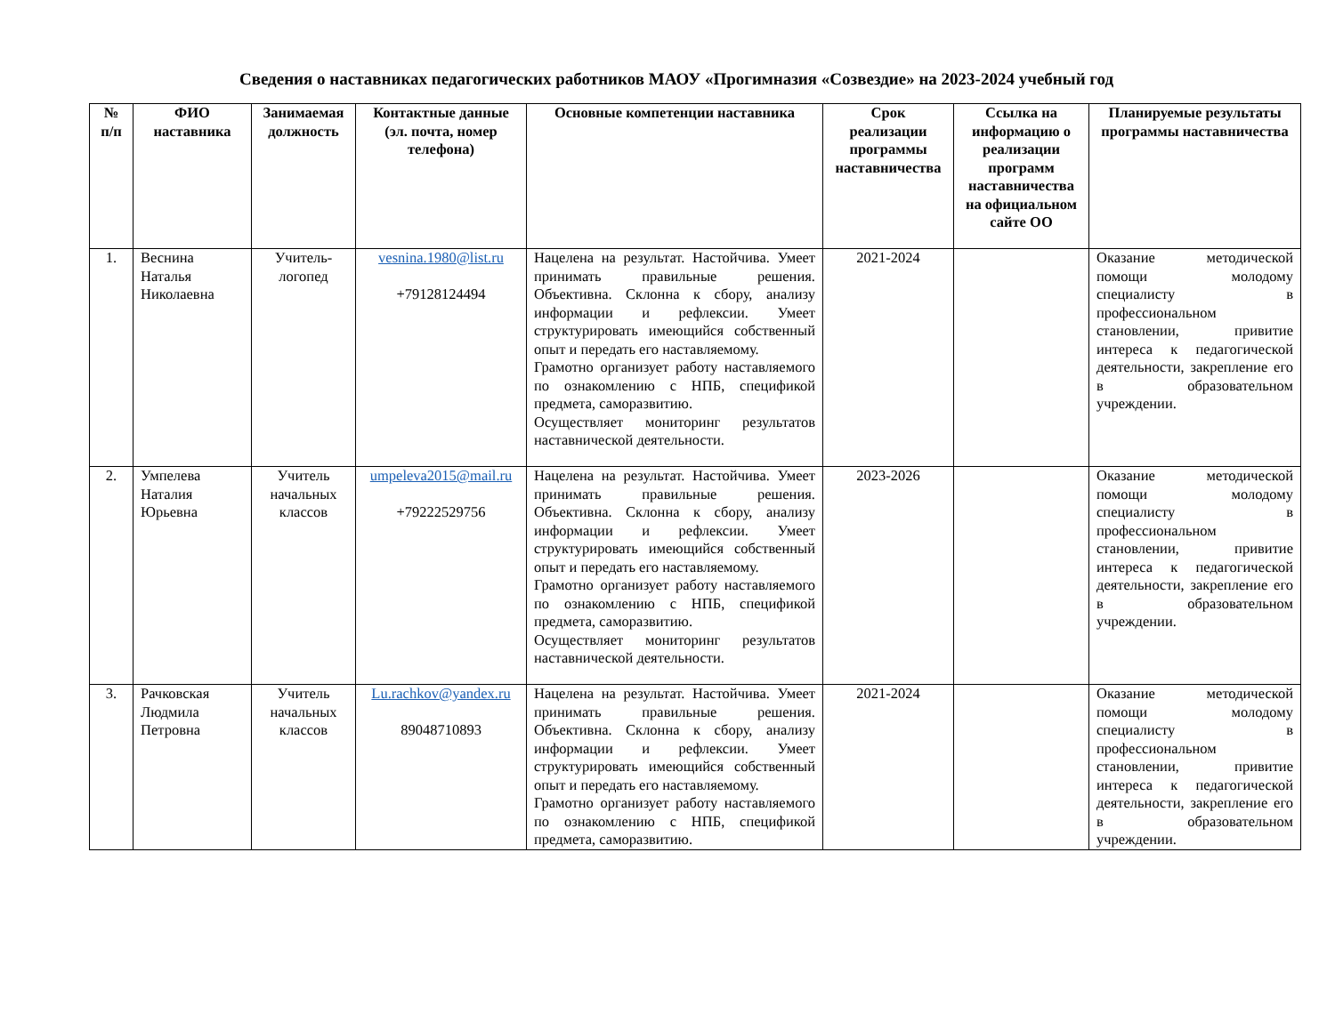Сведения о наставниках педагогических работников МАОУ «Прогимназия «Созвездие» на 2023-2024 учебный год
| № п/п | ФИО наставника | Занимаемая должность | Контактные данные (эл. почта, номер телефона) | Основные компетенции наставника | Срок реализации программы наставничества | Ссылка на информацию о реализации программ наставничества на официальном сайте ОО | Планируемые результаты программы наставничества |
| --- | --- | --- | --- | --- | --- | --- | --- |
| 1. | Веснина Наталья Николаевна | Учитель-логопед | vesnina.1980@list.ru +79128124494 | Нацелена на результат. Настойчива. Умеет принимать правильные решения. Объективна. Склонна к сбору, анализу информации и рефлексии. Умеет структурировать имеющийся собственный опыт и передать его наставляемому. Грамотно организует работу наставляемого по ознакомлению с НПБ, спецификой предмета, саморазвитию. Осуществляет мониторинг результатов наставнической деятельности. | 2021-2024 | | Оказание методической помощи молодому специалисту в профессиональном становлении, привитие интереса к педагогической деятельности, закрепление его в образовательном учреждении. |
| 2. | Умпелева Наталия Юрьевна | Учитель начальных классов | umpeleva2015@mail.ru +79222529756 | Нацелена на результат. Настойчива. Умеет принимать правильные решения. Объективна. Склонна к сбору, анализу информации и рефлексии. Умеет структурировать имеющийся собственный опыт и передать его наставляемому. Грамотно организует работу наставляемого по ознакомлению с НПБ, спецификой предмета, саморазвитию. Осуществляет мониторинг результатов наставнической деятельности. | 2023-2026 | | Оказание методической помощи молодому специалисту в профессиональном становлении, привитие интереса к педагогической деятельности, закрепление его в образовательном учреждении. |
| 3. | Рачковская Людмила Петровна | Учитель начальных классов | Lu.rachkov@yandex.ru 89048710893 | Нацелена на результат. Настойчива. Умеет принимать правильные решения. Объективна. Склонна к сбору, анализу информации и рефлексии. Умеет структурировать имеющийся собственный опыт и передать его наставляемому. Грамотно организует работу наставляемого по ознакомлению с НПБ, спецификой предмета, саморазвитию. | 2021-2024 | | Оказание методической помощи молодому специалисту в профессиональном становлении, привитие интереса к педагогической деятельности, закрепление его в образовательном учреждении. |